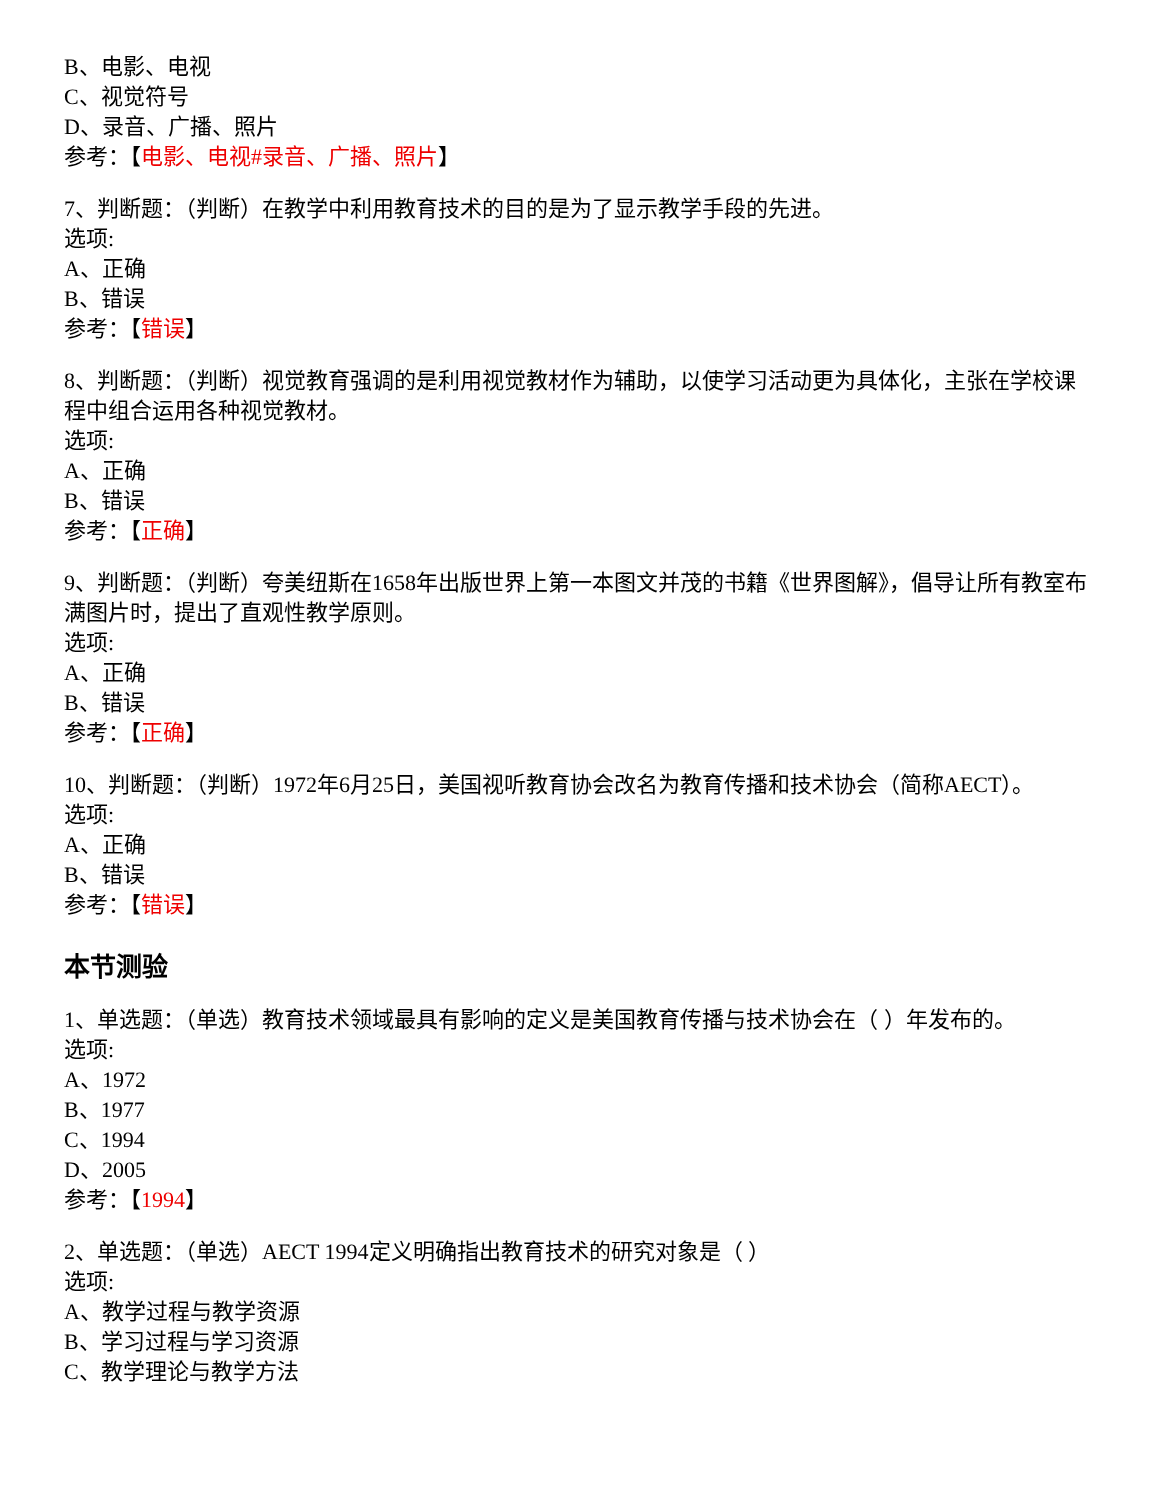B、电影、电视
C、视觉符号
D、录音、广播、照片
参考：【电影、电视#录音、广播、照片】
7、判断题：（判断）在教学中利用教育技术的目的是为了显示教学手段的先进。
选项:
A、正确
B、错误
参考：【错误】
8、判断题：（判断）视觉教育强调的是利用视觉教材作为辅助，以使学习活动更为具体化，主张在学校课程中组合运用各种视觉教材。
选项:
A、正确
B、错误
参考：【正确】
9、判断题：（判断）夸美纽斯在1658年出版世界上第一本图文并茂的书籍《世界图解》，倡导让所有教室布满图片时，提出了直观性教学原则。
选项:
A、正确
B、错误
参考：【正确】
10、判断题：（判断）1972年6月25日，美国视听教育协会改名为教育传播和技术协会（简称AECT）。
选项:
A、正确
B、错误
参考：【错误】
本节测验
1、单选题：（单选）教育技术领域最具有影响的定义是美国教育传播与技术协会在（ ）年发布的。
选项:
A、1972
B、1977
C、1994
D、2005
参考：【1994】
2、单选题：（单选）AECT 1994定义明确指出教育技术的研究对象是（ ）
选项:
A、教学过程与教学资源
B、学习过程与学习资源
C、教学理论与教学方法